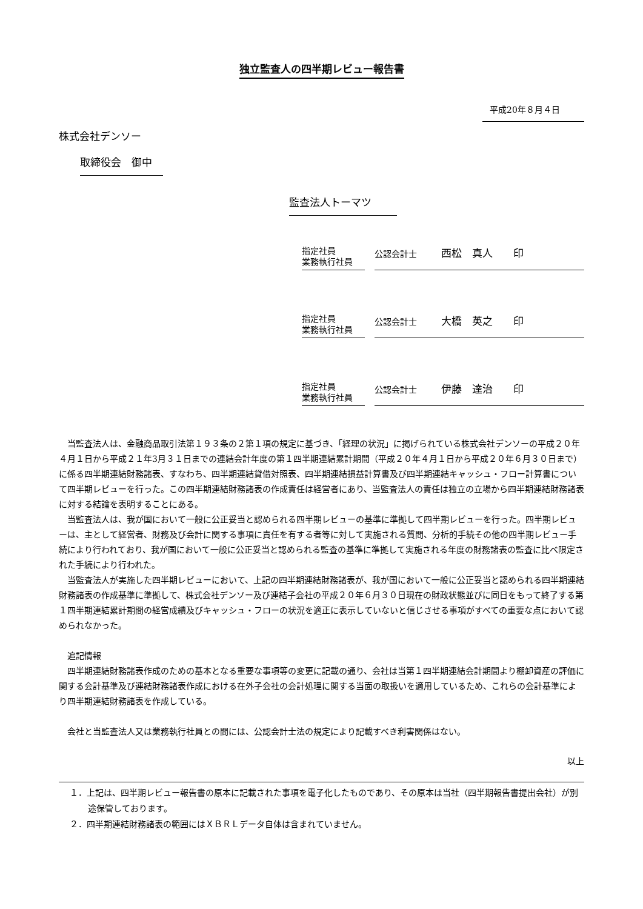独立監査人の四半期レビュー報告書
平成20年８月４日
株式会社デンソー
取締役会　御中
監査法人トーマツ
指定社員
業務執行社員
公認会計士 西松　真人　　印
指定社員
業務執行社員
公認会計士 大橋　英之　　印
指定社員
業務執行社員
公認会計士 伊藤　達治　　印
当監査法人は、金融商品取引法第１９３条の２第１項の規定に基づき、「経理の状況」に掲げられている株式会社デンソーの平成２０年４月１日から平成２１年3月３１日までの連結会計年度の第１四半期連結累計期間（平成２０年４月１日から平成２０年６月３０日まで）に係る四半期連結財務諸表、すなわち、四半期連結貸借対照表、四半期連結損益計算書及び四半期連結キャッシュ・フロー計算書について四半期レビューを行った。この四半期連結財務諸表の作成責任は経営者にあり、当監査法人の責任は独立の立場から四半期連結財務諸表に対する結論を表明することにある。
当監査法人は、我が国において一般に公正妥当と認められる四半期レビューの基準に準拠して四半期レビューを行った。四半期レビューは、主として経営者、財務及び会計に関する事項に責任を有する者等に対して実施される質問、分析的手続その他の四半期レビュー手続により行われており、我が国において一般に公正妥当と認められる監査の基準に準拠して実施される年度の財務諸表の監査に比べ限定された手続により行われた。
当監査法人が実施した四半期レビューにおいて、上記の四半期連結財務諸表が、我が国において一般に公正妥当と認められる四半期連結財務諸表の作成基準に準拠して、株式会社デンソー及び連結子会社の平成２０年６月３０日現在の財政状態並びに同日をもって終了する第１四半期連結累計期間の経営成績及びキャッシュ・フローの状況を適正に表示していないと信じさせる事項がすべての重要な点において認められなかった。
追記情報
四半期連結財務諸表作成のための基本となる重要な事項等の変更に記載の通り、会社は当第１四半期連結会計期間より棚卸資産の評価に関する会計基準及び連結財務諸表作成における在外子会社の会計処理に関する当面の取扱いを適用しているため、これらの会計基準により四半期連結財務諸表を作成している。
会社と当監査法人又は業務執行社員との間には、公認会計士法の規定により記載すべき利害関係はない。
以上
１．上記は、四半期レビュー報告書の原本に記載された事項を電子化したものであり、その原本は当社（四半期報告書提出会社）が別途保管しております。
２．四半期連結財務諸表の範囲にはＸＢＲＬデータ自体は含まれていません。